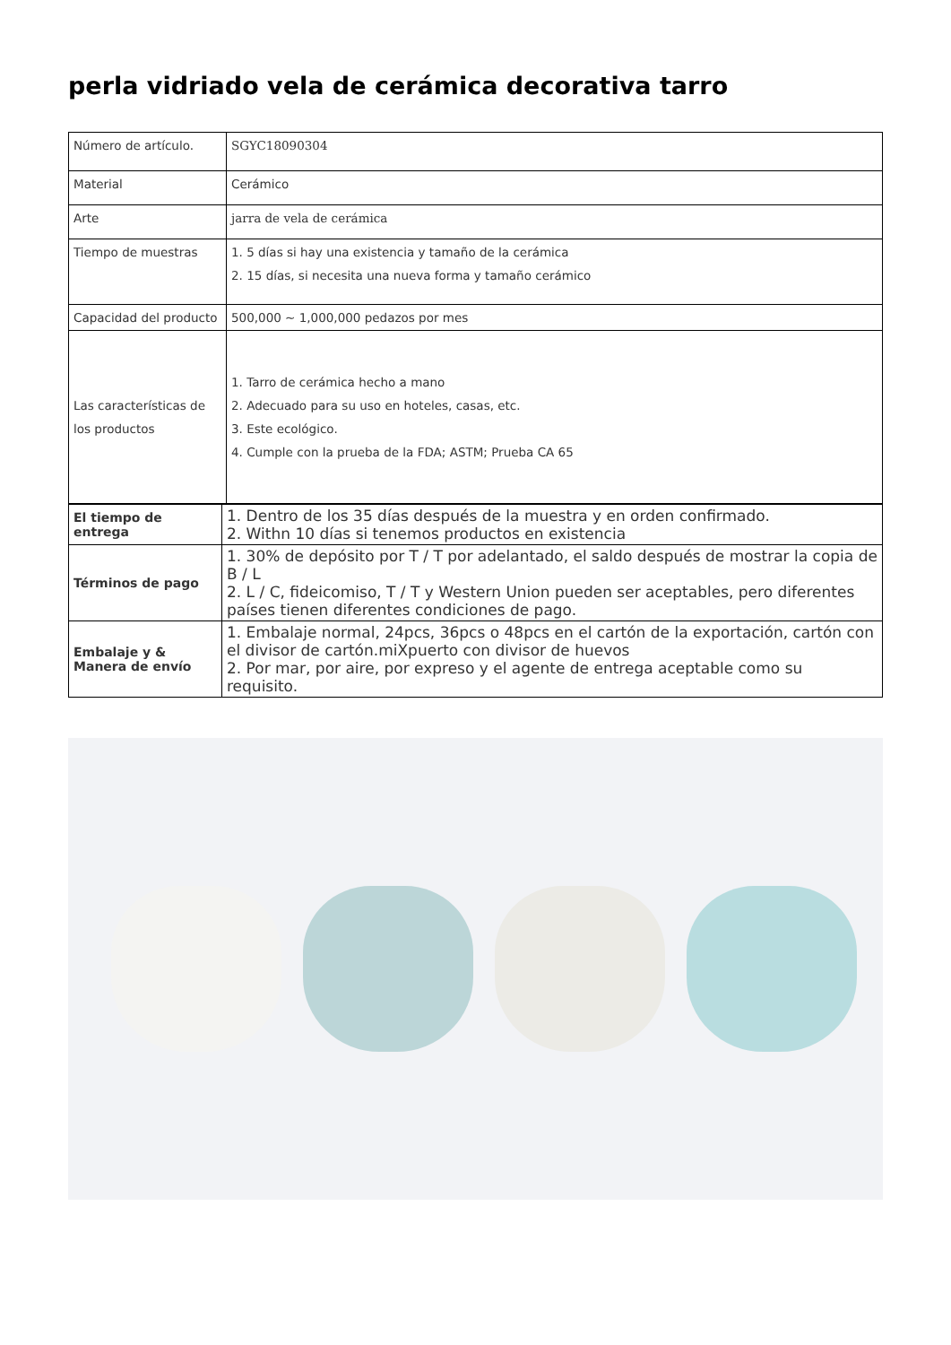perla vidriado vela de cerámica decorativa tarro
| Número de artículo. | SGYC18090304 |
| Material | Cerámico |
| Arte | jarra de vela de cerámica |
| Tiempo de muestras | 1. 5 días si hay una existencia y tamaño de la cerámica 2. 15 días, si necesita una nueva forma y tamaño cerámico |
| Capacidad del producto | 500,000 ~ 1,000,000 pedazos por mes |
| Las características de los productos | 1. Tarro de cerámica hecho a mano 2. Adecuado para su uso en hoteles, casas, etc. 3. Este ecológico. 4. Cumple con la prueba de la FDA; ASTM; Prueba CA 65 |
| El tiempo de entrega | 1. Dentro de los 35 días después de la muestra y en orden confirmado. 2. Withn 10 días si tenemos productos en existencia |
| Términos de pago | 1. 30% de depósito por T / T por adelantado, el saldo después de mostrar la copia de B / L 2. L / C, fideicomiso, T / T y Western Union pueden ser aceptables, pero diferentes países tienen diferentes condiciones de pago. |
| Embalaje y & Manera de envío | 1. Embalaje normal, 24pcs, 36pcs o 48pcs en el cartón de la exportación, cartón con el divisor de cartón.miXpuerto con divisor de huevos 2. Por mar, por aire, por expreso y el agente de entrega aceptable como su requisito. |